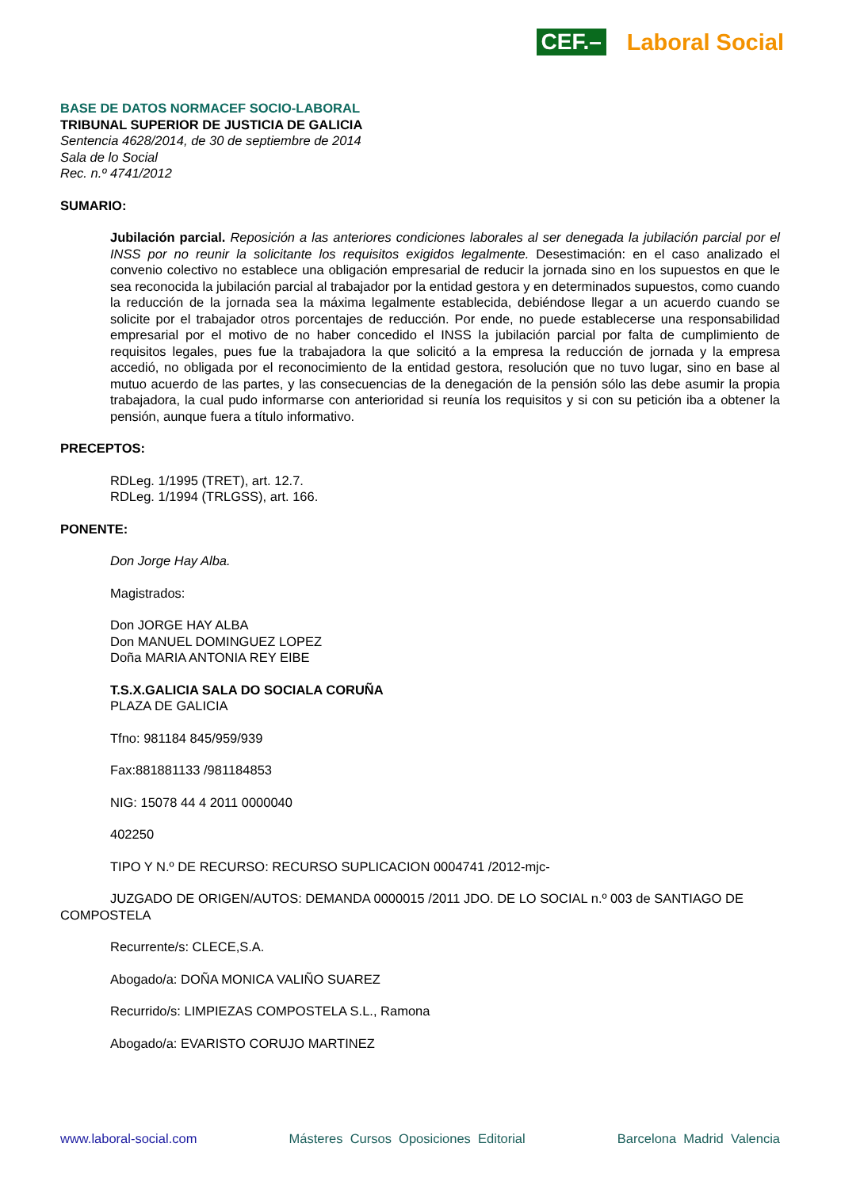CEF.– Laboral Social
BASE DE DATOS NORMACEF SOCIO-LABORAL
TRIBUNAL SUPERIOR DE JUSTICIA DE GALICIA
Sentencia 4628/2014, de 30 de septiembre de 2014
Sala de lo Social
Rec. n.º 4741/2012
SUMARIO:
Jubilación parcial. Reposición a las anteriores condiciones laborales al ser denegada la jubilación parcial por el INSS por no reunir la solicitante los requisitos exigidos legalmente. Desestimación: en el caso analizado el convenio colectivo no establece una obligación empresarial de reducir la jornada sino en los supuestos en que le sea reconocida la jubilación parcial al trabajador por la entidad gestora y en determinados supuestos, como cuando la reducción de la jornada sea la máxima legalmente establecida, debiéndose llegar a un acuerdo cuando se solicite por el trabajador otros porcentajes de reducción. Por ende, no puede establecerse una responsabilidad empresarial por el motivo de no haber concedido el INSS la jubilación parcial por falta de cumplimiento de requisitos legales, pues fue la trabajadora la que solicitó a la empresa la reducción de jornada y la empresa accedió, no obligada por el reconocimiento de la entidad gestora, resolución que no tuvo lugar, sino en base al mutuo acuerdo de las partes, y las consecuencias de la denegación de la pensión sólo las debe asumir la propia trabajadora, la cual pudo informarse con anterioridad si reunía los requisitos y si con su petición iba a obtener la pensión, aunque fuera a título informativo.
PRECEPTOS:
RDLeg. 1/1995 (TRET), art. 12.7.
RDLeg. 1/1994 (TRLGSS), art. 166.
PONENTE:
Don Jorge Hay Alba.
Magistrados:
Don JORGE HAY ALBA
Don MANUEL DOMINGUEZ LOPEZ
Doña MARIA ANTONIA REY EIBE
T.S.X.GALICIA SALA DO SOCIALA CORUÑA
PLAZA DE GALICIA
Tfno: 981184 845/959/939
Fax:881881133 /981184853
NIG: 15078 44 4 2011 0000040
402250
TIPO Y N.º DE RECURSO: RECURSO SUPLICACION 0004741 /2012-mjc-
JUZGADO DE ORIGEN/AUTOS: DEMANDA 0000015 /2011 JDO. DE LO SOCIAL n.º 003 de SANTIAGO DE COMPOSTELA
Recurrente/s: CLECE,S.A.
Abogado/a: DOÑA MONICA VALIÑO SUAREZ
Recurrido/s: LIMPIEZAS COMPOSTELA S.L., Ramona
Abogado/a: EVARISTO CORUJO MARTINEZ
www.laboral-social.com Másteres Cursos Oposiciones Editorial Barcelona Madrid Valencia